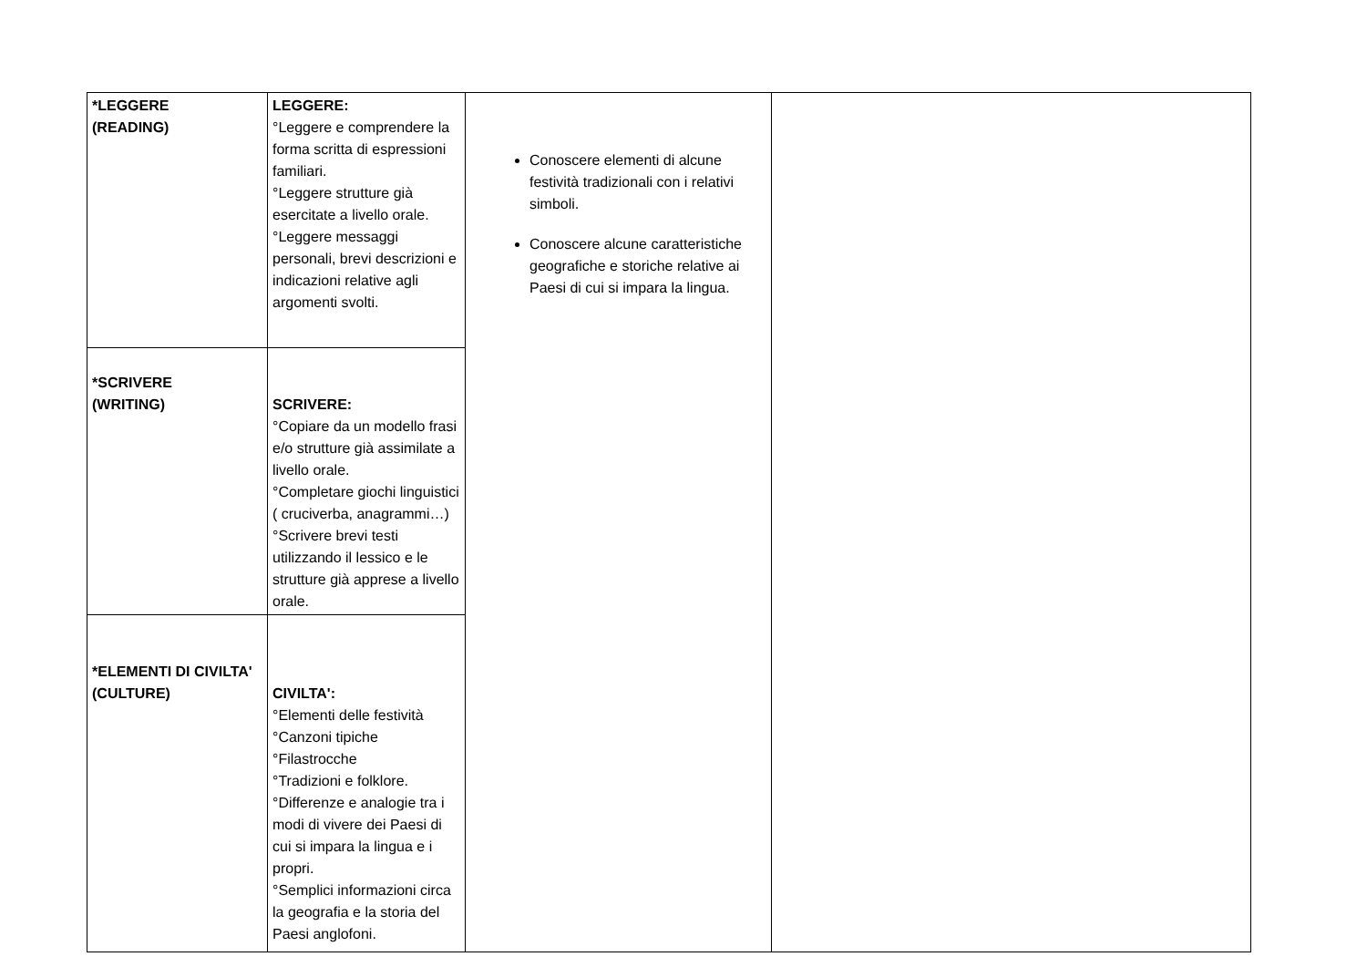| *LEGGERE (READING) | LEGGERE: °Leggere e comprendere la forma scritta di espressioni familiari. °Leggere strutture già esercitate a livello orale. °Leggere messaggi personali, brevi descrizioni e indicazioni relative agli argomenti svolti. | Conoscere elementi di alcune festività tradizionali con i relativi simboli. Conoscere alcune caratteristiche geografiche e storiche relative ai Paesi di cui si impara la lingua. | |
| *SCRIVERE (WRITING) | SCRIVERE: °Copiare da un modello frasi e/o strutture già assimilate a livello orale. °Completare giochi linguistici ( cruciverba, anagrammi…) °Scrivere brevi testi utilizzando il lessico e le strutture già apprese a livello orale. | | |
| *ELEMENTI DI CIVILTA' (CULTURE) | CIVILTA': °Elementi delle festività °Canzoni tipiche °Filastrocche °Tradizioni e folklore. °Differenze e analogie tra i modi di vivere dei Paesi di cui si impara la lingua e i propri. °Semplici informazioni circa la geografia e la storia del Paesi anglofoni. | | |